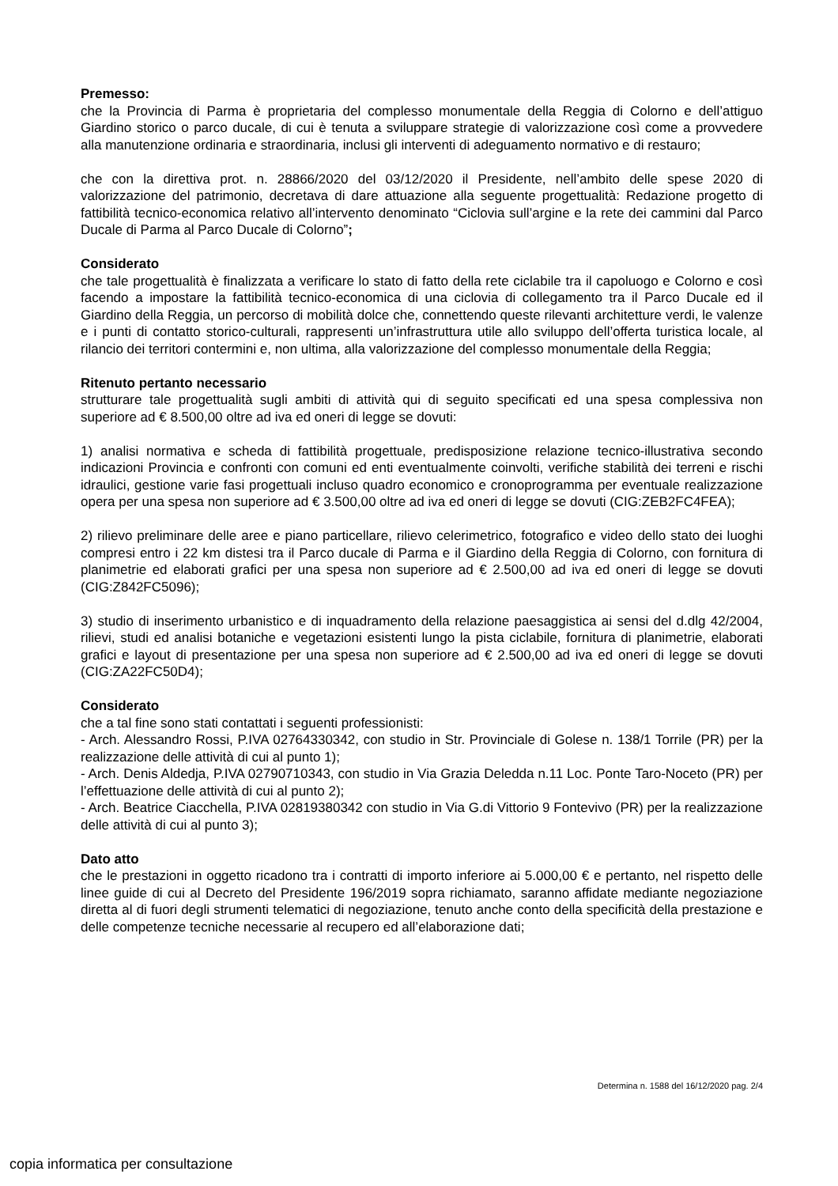Premesso:
che la Provincia di Parma è proprietaria del complesso monumentale della Reggia di Colorno e dell’attiguo Giardino storico o parco ducale, di cui è tenuta a sviluppare strategie di valorizzazione così come a provvedere alla manutenzione ordinaria e straordinaria, inclusi gli interventi di adeguamento normativo e di restauro;
che con la direttiva prot. n. 28866/2020 del 03/12/2020 il Presidente, nell’ambito delle spese 2020 di valorizzazione del patrimonio, decretava di dare attuazione alla seguente progettualità: Redazione progetto di fattibilità tecnico-economica relativo all’intervento denominato “Ciclovia sull’argine e la rete dei cammini dal Parco Ducale di Parma al Parco Ducale di Colorno”;
Considerato
che tale progettualità è finalizzata a verificare lo stato di fatto della rete ciclabile tra il capoluogo e Colorno e così facendo a impostare la fattibilità tecnico-economica di una ciclovia di collegamento tra il Parco Ducale ed il Giardino della Reggia, un percorso di mobilità dolce che, connettendo queste rilevanti architetture verdi, le valenze e i punti di contatto storico-culturali, rappresenti un’infrastruttura utile allo sviluppo dell’offerta turistica locale, al rilancio dei territori contermini e, non ultima, alla valorizzazione del complesso monumentale della Reggia;
Ritenuto pertanto necessario
strutturare tale progettualità sugli ambiti di attività qui di seguito specificati ed una spesa complessiva non superiore ad € 8.500,00 oltre ad iva ed oneri di legge se dovuti:
1) analisi normativa e scheda di fattibilità progettuale, predisposizione relazione tecnico-illustrativa secondo indicazioni Provincia e confronti con comuni ed enti eventualmente coinvolti, verifiche stabilità dei terreni e rischi idraulici, gestione varie fasi progettuali incluso quadro economico e cronoprogramma per eventuale realizzazione opera per una spesa non superiore ad € 3.500,00 oltre ad iva ed oneri di legge se dovuti (CIG:ZEB2FC4FEA);
2) rilievo preliminare delle aree e piano particellare, rilievo celerimetrico, fotografico e video dello stato dei luoghi compresi entro i 22 km distesi tra il Parco ducale di Parma e il Giardino della Reggia di Colorno, con fornitura di planimetrie ed elaborati grafici per una spesa non superiore ad € 2.500,00 ad iva ed oneri di legge se dovuti (CIG:Z842FC5096);
3) studio di inserimento urbanistico e di inquadramento della relazione paesaggistica ai sensi del d.dlg 42/2004, rilievi, studi ed analisi botaniche e vegetazioni esistenti lungo la pista ciclabile, fornitura di planimetrie, elaborati grafici e layout di presentazione per una spesa non superiore ad € 2.500,00 ad iva ed oneri di legge se dovuti (CIG:ZA22FC50D4);
Considerato
che a tal fine sono stati contattati i seguenti professionisti:
- Arch. Alessandro Rossi, P.IVA 02764330342, con studio in Str. Provinciale di Golese n. 138/1 Torrile (PR) per la realizzazione delle attività di cui al punto 1);
- Arch. Denis Aldedja, P.IVA 02790710343, con studio in Via Grazia Deledda n.11 Loc. Ponte Taro-Noceto (PR) per l’effettuazione delle attività di cui al punto 2);
- Arch. Beatrice Ciacchella, P.IVA 02819380342 con studio in Via G.di Vittorio 9 Fontevivo (PR) per la realizzazione delle attività di cui al punto 3);
Dato atto
che le prestazioni in oggetto ricadono tra i contratti di importo inferiore ai 5.000,00 € e pertanto, nel rispetto delle linee guide di cui al Decreto del Presidente 196/2019 sopra richiamato, saranno affidate mediante negoziazione diretta al di fuori degli strumenti telematici di negoziazione, tenuto anche conto della specificità della prestazione e delle competenze tecniche necessarie al recupero ed all’elaborazione dati;
Determina n. 1588 del 16/12/2020 pag. 2/4
copia informatica per consultazione